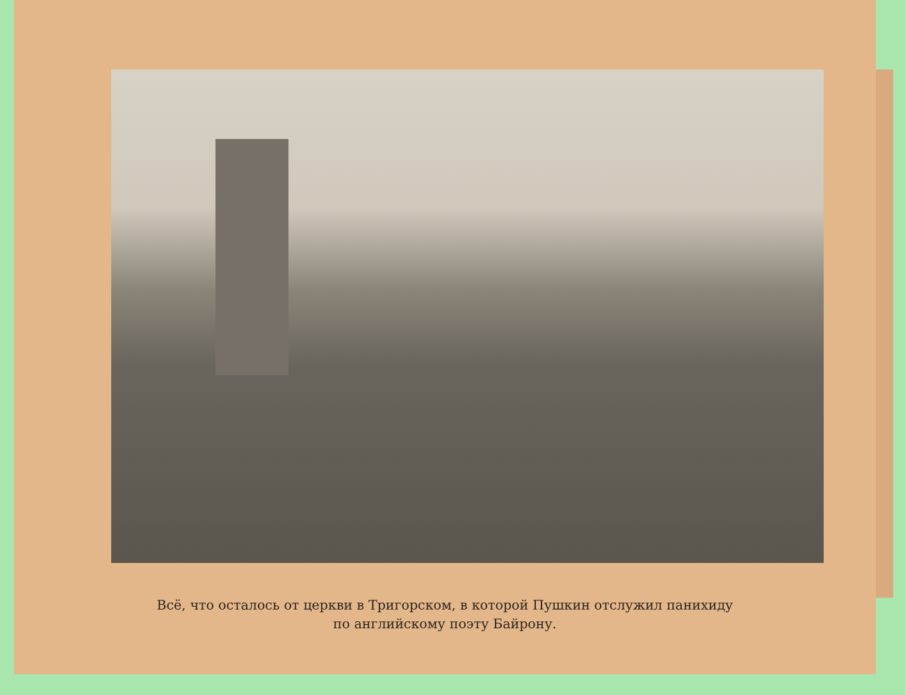Всё, что осталось от церкви в Тригорском, в которой Пушкин отслужил панихиду
по английскому поэту Байрону.